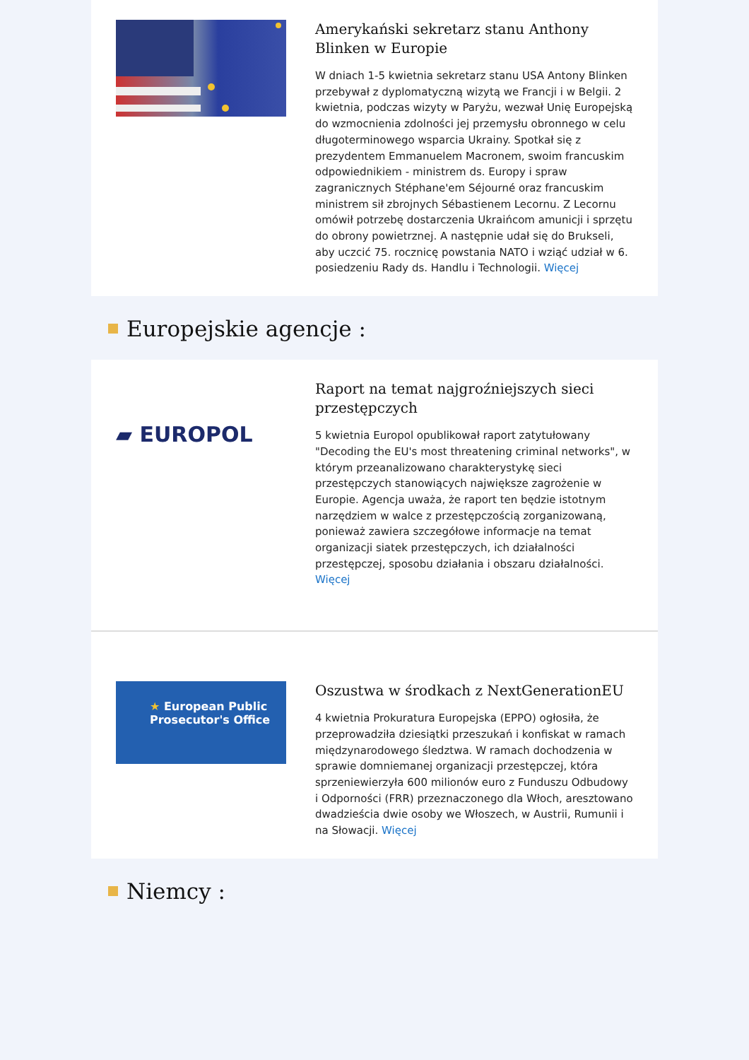Amerykański sekretarz stanu Anthony Blinken w Europie
W dniach 1-5 kwietnia sekretarz stanu USA Antony Blinken przebywał z dyplomatyczną wizytą we Francji i w Belgii. 2 kwietnia, podczas wizyty w Paryżu, wezwał Unię Europejską do wzmocnienia zdolności jej przemysłu obronnego w celu długoterminowego wsparcia Ukrainy. Spotkał się z prezydentem Emmanuelem Macronem, swoim francuskim odpowiednikiem - ministrem ds. Europy i spraw zagranicznych Stéphane'em Séjourné oraz francuskim ministrem sił zbrojnych Sébastienem Lecornu. Z Lecornu omówił potrzebę dostarczenia Ukraińcom amunicji i sprzętu do obrony powietrznej. A następnie udał się do Brukseli, aby uczcić 75. rocznicę powstania NATO i wziąć udział w 6. posiedzeniu Rady ds. Handlu i Technologii. Więcej
Europejskie agencje :
▰ EUROPOL
Raport na temat najgroźniejszych sieci przestępczych
5 kwietnia Europol opublikował raport zatytułowany "Decoding the EU's most threatening criminal networks", w którym przeanalizowano charakterystykę sieci przestępczych stanowiących największe zagrożenie w Europie. Agencja uważa, że raport ten będzie istotnym narzędziem w walce z przestępczością zorganizowaną, ponieważ zawiera szczegółowe informacje na temat organizacji siatek przestępczych, ich działalności przestępczej, sposobu działania i obszaru działalności. Więcej
★ European Public
Prosecutor's Office
Oszustwa w środkach z NextGenerationEU
4 kwietnia Prokuratura Europejska (EPPO) ogłosiła, że przeprowadziła dziesiątki przeszukań i konfiskat w ramach międzynarodowego śledztwa. W ramach dochodzenia w sprawie domniemanej organizacji przestępczej, która sprzeniewierzyła 600 milionów euro z Funduszu Odbudowy i Odporności (FRR) przeznaczonego dla Włoch, aresztowano dwadzieścia dwie osoby we Włoszech, w Austrii, Rumunii i na Słowacji. Więcej
Niemcy :